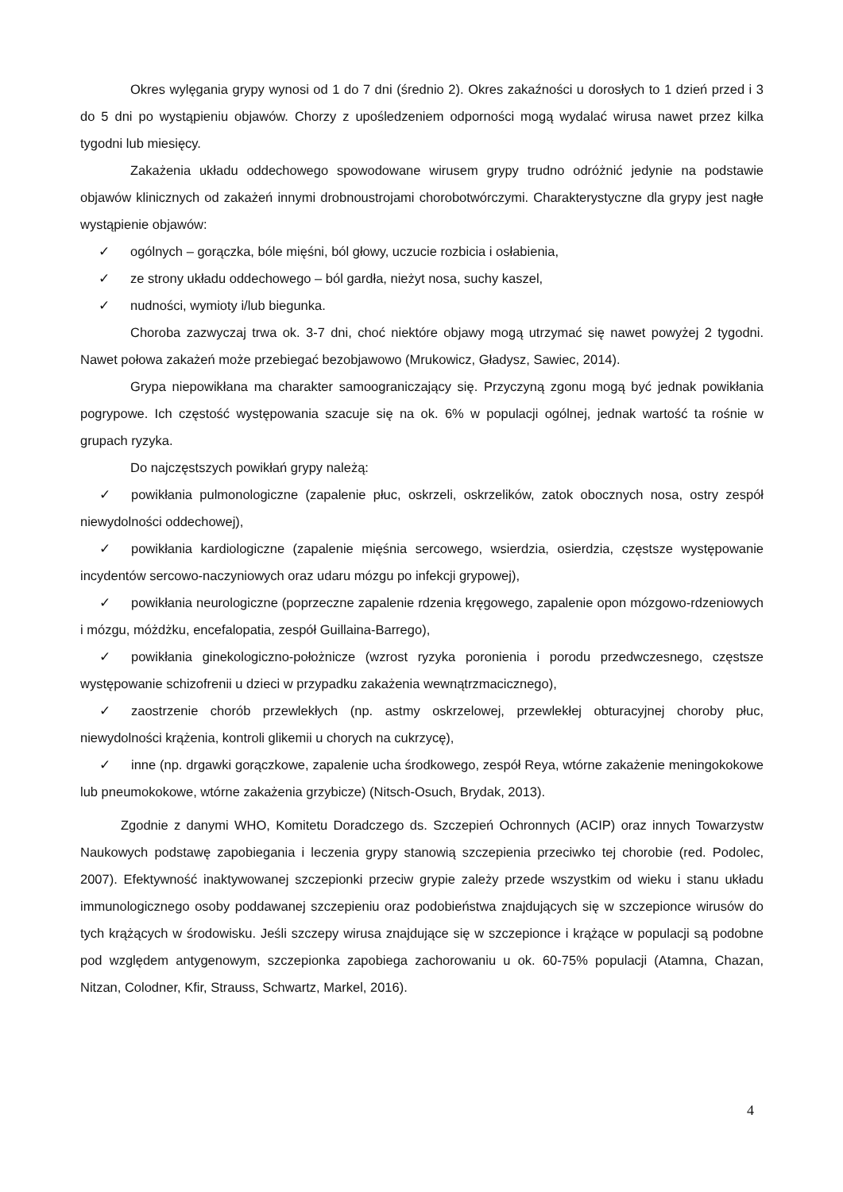Okres wylęgania grypy wynosi od 1 do 7 dni (średnio 2). Okres zakaźności u dorosłych to 1 dzień przed i 3 do 5 dni po wystąpieniu objawów. Chorzy z upośledzeniem odporności mogą wydalać wirusa nawet przez kilka tygodni lub miesięcy.
Zakażenia układu oddechowego spowodowane wirusem grypy trudno odróżnić jedynie na podstawie objawów klinicznych od zakażeń innymi drobnoustrojami chorobotwórczymi. Charakterystyczne dla grypy jest nagłe wystąpienie objawów:
✓ ogólnych – gorączka, bóle mięśni, ból głowy, uczucie rozbicia i osłabienia,
✓ ze strony układu oddechowego – ból gardła, nieżyt nosa, suchy kaszel,
✓ nudności, wymioty i/lub biegunka.
Choroba zazwyczaj trwa ok. 3-7 dni, choć niektóre objawy mogą utrzymać się nawet powyżej 2 tygodni. Nawet połowa zakażeń może przebiegać bezobjawowo (Mrukowicz, Gładysz, Sawiec, 2014).
Grypa niepowikłana ma charakter samoograniczający się. Przyczyną zgonu mogą być jednak powikłania pogrypowe. Ich częstość występowania szacuje się na ok. 6% w populacji ogólnej, jednak wartość ta rośnie w grupach ryzyka.
Do najczęstszych powikłań grypy należą:
✓ powikłania pulmonologiczne (zapalenie płuc, oskrzeli, oskrzelików, zatok obocznych nosa, ostry zespół niewydolności oddechowej),
✓ powikłania kardiologiczne (zapalenie mięśnia sercowego, wsierdzia, osierdzia, częstsze występowanie incydentów sercowo-naczyniowych oraz udaru mózgu po infekcji grypowej),
✓ powikłania neurologiczne (poprzeczne zapalenie rdzenia kręgowego, zapalenie opon mózgowo-rdzeniowych i mózgu, móżdżku, encefalopatia, zespół Guillaina-Barrego),
✓ powikłania ginekologiczno-położnicze (wzrost ryzyka poronienia i porodu przedwczesnego, częstsze występowanie schizofrenii u dzieci w przypadku zakażenia wewnątrzmacicznego),
✓ zaostrzenie chorób przewlekłych (np. astmy oskrzelowej, przewlekłej obturacyjnej choroby płuc, niewydolności krążenia, kontroli glikemii u chorych na cukrzycę),
✓ inne (np. drgawki gorączkowe, zapalenie ucha środkowego, zespół Reya, wtórne zakażenie meningokokowe lub pneumokokowe, wtórne zakażenia grzybicze) (Nitsch-Osuch, Brydak, 2013).
Zgodnie z danymi WHO, Komitetu Doradczego ds. Szczepień Ochronnych (ACIP) oraz innych Towarzystw Naukowych podstawę zapobiegania i leczenia grypy stanowią szczepienia przeciwko tej chorobie (red. Podolec, 2007). Efektywność inaktywowanej szczepionki przeciw grypie zależy przede wszystkim od wieku i stanu układu immunologicznego osoby poddawanej szczepieniu oraz podobieństwa znajdujących się w szczepionce wirusów do tych krążących w środowisku. Jeśli szczepy wirusa znajdujące się w szczepionce i krążące w populacji są podobne pod względem antygenowym, szczepionka zapobiega zachorowaniu u ok. 60-75% populacji (Atamna, Chazan, Nitzan, Colodner, Kfir, Strauss, Schwartz, Markel, 2016).
4